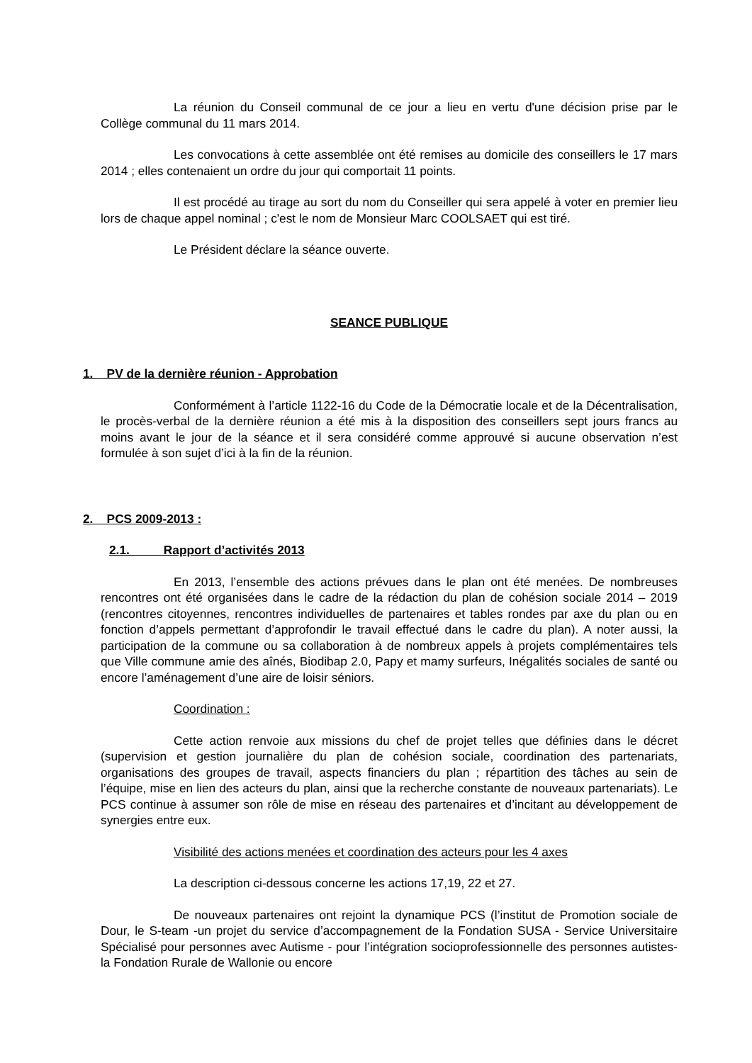La réunion du Conseil communal de ce jour a lieu en vertu d'une décision prise par le Collège communal du 11 mars 2014.
Les convocations à cette assemblée ont été remises au domicile des conseillers le 17 mars 2014 ; elles contenaient un ordre du jour qui comportait 11 points.
Il est procédé au tirage au sort du nom du Conseiller qui sera appelé à voter en premier lieu lors de chaque appel nominal ; c'est le nom de Monsieur Marc COOLSAET qui est tiré.
Le Président déclare la séance ouverte.
SEANCE PUBLIQUE
1. PV de la dernière réunion - Approbation
Conformément à l’article 1122-16 du Code de la Démocratie locale et de la Décentralisation, le procès-verbal de la dernière réunion a été mis à la disposition des conseillers sept jours francs au moins avant le jour de la séance et il sera considéré comme approuvé si aucune observation n’est formulée à son sujet d’ici à la fin de la réunion.
2. PCS 2009-2013 :
2.1. Rapport d’activités 2013
En 2013, l’ensemble des actions prévues dans le plan ont été menées. De nombreuses rencontres ont été organisées dans le cadre de la rédaction du plan de cohésion sociale 2014 – 2019 (rencontres citoyennes, rencontres individuelles de partenaires et tables rondes par axe du plan ou en fonction d’appels permettant d’approfondir le travail effectué dans le cadre du plan). A noter aussi, la participation de la commune ou sa collaboration à de nombreux appels à projets complémentaires tels que Ville commune amie des aînés, Biodibap 2.0, Papy et mamy surfeurs, Inégalités sociales de santé ou encore l’aménagement d’une aire de loisir séniors.
Coordination :
Cette action renvoie aux missions du chef de projet telles que définies dans le décret (supervision et gestion journalière du plan de cohésion sociale, coordination des partenariats, organisations des groupes de travail, aspects financiers du plan ; répartition des tâches au sein de l’équipe, mise en lien des acteurs du plan, ainsi que la recherche constante de nouveaux partenariats). Le PCS continue à assumer son rôle de mise en réseau des partenaires et d’incitant au développement de synergies entre eux.
Visibilité des actions menées et coordination des acteurs pour les 4 axes
La description ci-dessous concerne les actions 17,19, 22 et 27.
De nouveaux partenaires ont rejoint la dynamique PCS (l’institut de Promotion sociale de Dour, le S-team -un projet du service d’accompagnement de la Fondation SUSA - Service Universitaire Spécialisé pour personnes avec Autisme - pour l’intégration socioprofessionnelle des personnes autistes- la Fondation Rurale de Wallonie ou encore